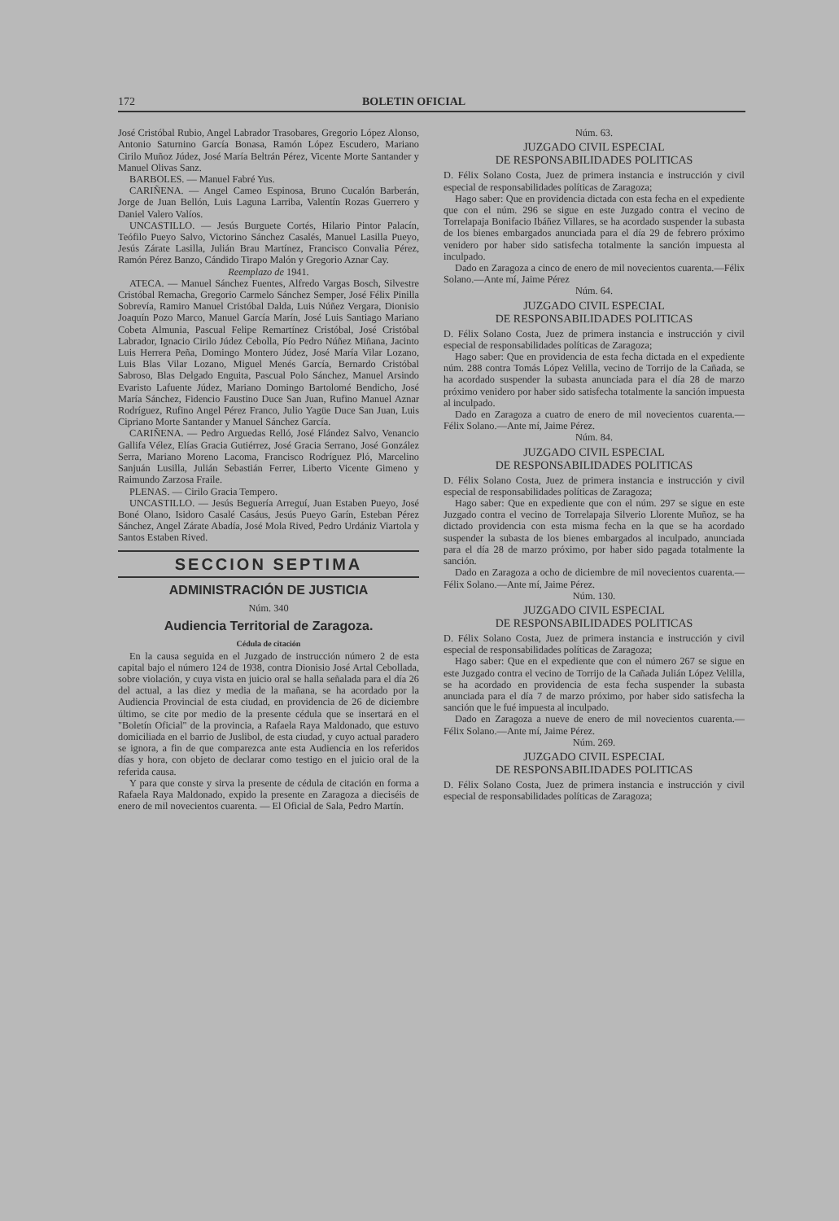172 BOLETIN OFICIAL
José Cristóbal Rubio, Angel Labrador Trasobares, Gregorio López Alonso, Antonio Saturnino García Bonasa, Ramón López Escudero, Mariano Cirilo Muñoz Júdez, José María Beltrán Pérez, Vicente Morte Santander y Manuel Olivas Sanz.
BARBOLES. — Manuel Fabré Yus.
CARIÑENA. — Angel Cameo Espinosa, Bruno Cucalón Barberán, Jorge de Juan Bellón, Luis Laguna Larriba, Valentín Rozas Guerrero y Daniel Valero Valíos.
UNCASTILLO. — Jesús Burguete Cortés, Hilario Pintor Palacín, Teófilo Pueyo Salvo, Victorino Sánchez Casalés, Manuel Lasilla Pueyo, Jesús Zárate Lasilla, Julián Brau Martínez, Francisco Convalia Pérez, Ramón Pérez Banzo, Cándido Tirapo Malón y Gregorio Aznar Cay.
Reemplazo de 1941.
ATECA. — Manuel Sánchez Fuentes, Alfredo Vargas Bosch, Silvestre Cristóbal Remacha, Gregorio Carmelo Sánchez Semper, José Félix Pinilla Sobrevía, Ramiro Manuel Cristóbal Dalda, Luis Núñez Vergara, Dionisio Joaquín Pozo Marco, Manuel García Marín, José Luis Santiago Mariano Cobeta Almunia, Pascual Felipe Remartínez Cristóbal, José Cristóbal Labrador, Ignacio Cirilo Júdez Cebolla, Pío Pedro Núñez Miñana, Jacinto Luis Herrera Peña, Domingo Montero Júdez, José María Vilar Lozano, Luis Blas Vilar Lozano, Miguel Menés García, Bernardo Cristóbal Sabroso, Blas Delgado Enguita, Pascual Polo Sánchez, Manuel Arsindo Evaristo Lafuente Júdez, Mariano Domingo Bartolomé Bendicho, José María Sánchez, Fidencio Faustino Duce San Juan, Rufino Manuel Aznar Rodríguez, Rufino Angel Pérez Franco, Julio Yagüe Duce San Juan, Luis Cipriano Morte Santander y Manuel Sánchez García.
CARIÑENA. — Pedro Arguedas Relló, José Flández Salvo, Venancio Gallifa Vélez, Elías Gracia Gutiérrez, José Gracia Serrano, José González Serra, Mariano Moreno Lacoma, Francisco Rodríguez Pló, Marcelino Sanjuán Lusilla, Julián Sebastián Ferrer, Liberto Vicente Gimeno y Raimundo Zarzosa Fraile.
PLENAS. — Cirilo Gracia Tempero.
UNCASTILLO. — Jesús Beguería Arreguí, Juan Estaben Pueyo, José Boné Olano, Isidoro Casalé Casáus, Jesús Pueyo Garín, Esteban Pérez Sánchez, Angel Zárate Abadía, José Mola Rived, Pedro Urdániz Viartola y Santos Estaben Rived.
SECCION SEPTIMA
ADMINISTRACIÓN DE JUSTICIA
Núm. 340
Audiencia Territorial de Zaragoza.
Cédula de citación
En la causa seguida en el Juzgado de instrucción número 2 de esta capital bajo el número 124 de 1938, contra Dionisio José Artal Cebollada, sobre violación, y cuya vista en juicio oral se halla señalada para el día 26 del actual, a las diez y media de la mañana, se ha acordado por la Audiencia Provincial de esta ciudad, en providencia de 26 de diciembre último, se cite por medio de la presente cédula que se insertará en el "Boletín Oficial" de la provincia, a Rafaela Raya Maldonado, que estuvo domiciliada en el barrio de Juslibol, de esta ciudad, y cuyo actual paradero se ignora, a fin de que comparezca ante esta Audiencia en los referidos días y hora, con objeto de declarar como testigo en el juicio oral de la referida causa.
Y para que conste y sirva la presente de cédula de citación en forma a Rafaela Raya Maldonado, expido la presente en Zaragoza a dieciséis de enero de mil novecientos cuarenta. — El Oficial de Sala, Pedro Martín.
Núm. 63.
JUZGADO CIVIL ESPECIAL
DE RESPONSABILIDADES POLITICAS
D. Félix Solano Costa, Juez de primera instancia e instrucción y civil especial de responsabilidades políticas de Zaragoza;
Hago saber: Que en providencia dictada con esta fecha en el expediente que con el núm. 296 se sigue en este Juzgado contra el vecino de Torrelapaja Bonifacio Ibáñez Villares, se ha acordado suspender la subasta de los bienes embargados anunciada para el día 29 de febrero próximo venidero por haber sido satisfecha totalmente la sanción impuesta al inculpado.
Dado en Zaragoza a cinco de enero de mil novecientos cuarenta.—Félix Solano.—Ante mí, Jaime Pérez
Núm. 64.
JUZGADO CIVIL ESPECIAL
DE RESPONSABILIDADES POLITICAS
D. Félix Solano Costa, Juez de primera instancia e instrucción y civil especial de responsabilidades políticas de Zaragoza;
Hago saber: Que en providencia de esta fecha dictada en el expediente núm. 288 contra Tomás López Velilla, vecino de Torrijo de la Cañada, se ha acordado suspender la subasta anunciada para el día 28 de marzo próximo venidero por haber sido satisfecha totalmente la sanción impuesta al inculpado.
Dado en Zaragoza a cuatro de enero de mil novecientos cuarenta.—Félix Solano.—Ante mí, Jaime Pérez.
Núm. 84.
JUZGADO CIVIL ESPECIAL
DE RESPONSABILIDADES POLITICAS
D. Félix Solano Costa, Juez de primera instancia e instrucción y civil especial de responsabilidades políticas de Zaragoza;
Hago saber: Que en expediente que con el núm. 297 se sigue en este Juzgado contra el vecino de Torrelapaja Silverio Llorente Muñoz, se ha dictado providencia con esta misma fecha en la que se ha acordado suspender la subasta de los bienes embargados al inculpado, anunciada para el día 28 de marzo próximo, por haber sido pagada totalmente la sanción.
Dado en Zaragoza a ocho de diciembre de mil novecientos cuarenta.—Félix Solano.—Ante mí, Jaime Pérez.
Núm. 130.
JUZGADO CIVIL ESPECIAL
DE RESPONSABILIDADES POLITICAS
D. Félix Solano Costa, Juez de primera instancia e instrucción y civil especial de responsabilidades políticas de Zaragoza;
Hago saber: Que en el expediente que con el número 267 se sigue en este Juzgado contra el vecino de Torrijo de la Cañada Julián López Velilla, se ha acordado en providencia de esta fecha suspender la subasta anunciada para el día 7 de marzo próximo, por haber sido satisfecha la sanción que le fué impuesta al inculpado.
Dado en Zaragoza a nueve de enero de mil novecientos cuarenta.—Félix Solano.—Ante mí, Jaime Pérez.
Núm. 269.
JUZGADO CIVIL ESPECIAL
DE RESPONSABILIDADES POLITICAS
D. Félix Solano Costa, Juez de primera instancia e instrucción y civil especial de responsabilidades políticas de Zaragoza;